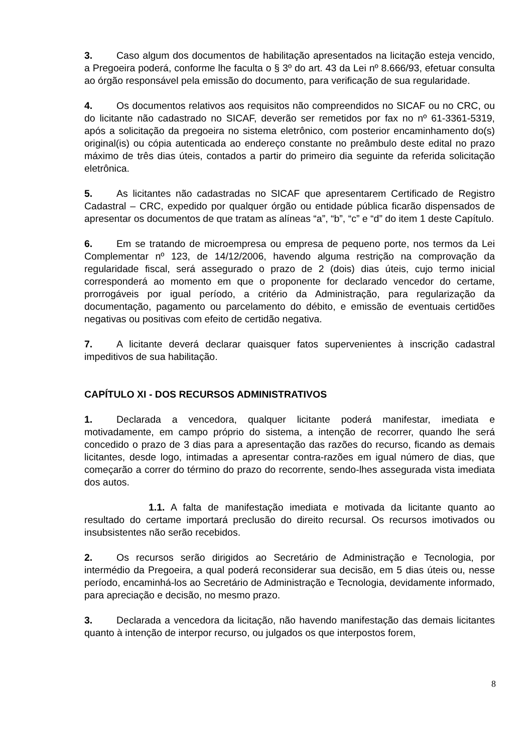3. Caso algum dos documentos de habilitação apresentados na licitação esteja vencido, a Pregoeira poderá, conforme lhe faculta o § 3º do art. 43 da Lei nº 8.666/93, efetuar consulta ao órgão responsável pela emissão do documento, para verificação de sua regularidade.
4. Os documentos relativos aos requisitos não compreendidos no SICAF ou no CRC, ou do licitante não cadastrado no SICAF, deverão ser remetidos por fax no nº 61-3361-5319, após a solicitação da pregoeira no sistema eletrônico, com posterior encaminhamento do(s) original(is) ou cópia autenticada ao endereço constante no preâmbulo deste edital no prazo máximo de três dias úteis, contados a partir do primeiro dia seguinte da referida solicitação eletrônica.
5. As licitantes não cadastradas no SICAF que apresentarem Certificado de Registro Cadastral – CRC, expedido por qualquer órgão ou entidade pública ficarão dispensados de apresentar os documentos de que tratam as alíneas “a”, “b”, “c” e “d” do item 1 deste Capítulo.
6. Em se tratando de microempresa ou empresa de pequeno porte, nos termos da Lei Complementar nº 123, de 14/12/2006, havendo alguma restrição na comprovação da regularidade fiscal, será assegurado o prazo de 2 (dois) dias úteis, cujo termo inicial corresponderá ao momento em que o proponente for declarado vencedor do certame, prorrogáveis por igual período, a critério da Administração, para regularização da documentação, pagamento ou parcelamento do débito, e emissão de eventuais certidões negativas ou positivas com efeito de certidão negativa.
7. A licitante deverá declarar quaisquer fatos supervenientes à inscrição cadastral impeditivos de sua habilitação.
CAPÍTULO XI - DOS RECURSOS ADMINISTRATIVOS
1. Declarada a vencedora, qualquer licitante poderá manifestar, imediata e motivadamente, em campo próprio do sistema, a intenção de recorrer, quando lhe será concedido o prazo de 3 dias para a apresentação das razões do recurso, ficando as demais licitantes, desde logo, intimadas a apresentar contra-razões em igual número de dias, que começarão a correr do término do prazo do recorrente, sendo-lhes assegurada vista imediata dos autos.
1.1. A falta de manifestação imediata e motivada da licitante quanto ao resultado do certame importará preclusão do direito recursal. Os recursos imotivados ou insubsistentes não serão recebidos.
2. Os recursos serão dirigidos ao Secretário de Administração e Tecnologia, por intermédio da Pregoeira, a qual poderá reconsiderar sua decisão, em 5 dias úteis ou, nesse período, encaminhá-los ao Secretário de Administração e Tecnologia, devidamente informado, para apreciação e decisão, no mesmo prazo.
3. Declarada a vencedora da licitação, não havendo manifestação das demais licitantes quanto à intenção de interpor recurso, ou julgados os que interpostos forem,
8